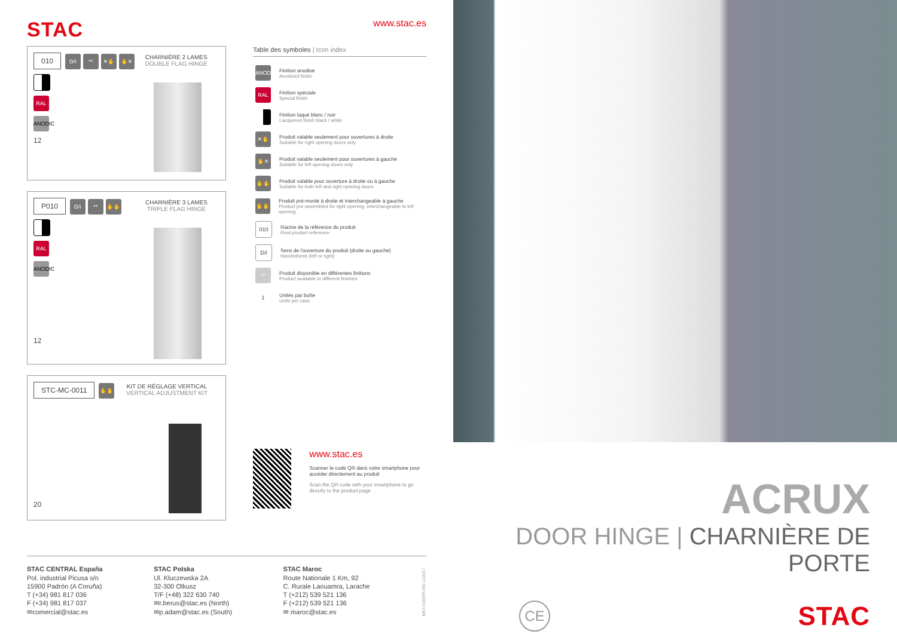STAC
www.stac.es
010 D/I ** ✕✋ ✋✕
CHARNIÈRE 2 LAMES
DOUBLE FLAG HINGE
RAL
ANODIC
12
P010 D/I ** ✋✋
CHARNIÈRE 3 LAMES
TRIPLE FLAG HINGE
RAL
ANODIC
12
STC-MC-0011 ✋✋
KIT DE RÉGLAGE VERTICAL
VERTICAL ADJUSTMENT KIT
20
Table des symboles | Icon index
ANODIC
Finition anodisé
Anodized finish
RAL
Finition spéciale
Special finish
Finition laqué blanc / noir
Lacquered finish black / white
✕✋
Produit valable seulement pour ouvertures à droite
Suitable for right opening doors only
✋✕
Produit valable seulement pour ouvertures à gauche
Suitable for left opening doors only
✋✋
Produit valable pour ouverture à droite ou à gauche
Suitable for both left and right opening doors
✋✋
Produit pré-monté à droite et interchangeable à gauche
Product pre-assembled for right opening, interchangeable to left opening
010
Racine de la référence du produit
Root product reference
D/I
Sens de l'ouverture du produit (droite ou gauche)
Handedness (left or right)
**
Produit disponible en différentes finitions
Product available in different finishes
1
Unités par boîte
Units per case
www.stac.es
Scanner le code QR dans votre smartphone pour accéder directement au produit
Scan the QR code with your smartphone to go directly to the product page
STAC CENTRAL España
Pol. industrial Picusa s/n
15900 Padrón (A Coruña)
T (+34) 981 817 036
F (+34) 981 817 037
✉comercial@stac.es
STAC Polska
Ul. Kluczewska 2A
32-300 Olkusz
T/F (+48) 322 630 740
✉r.berus@stac.es (North)
✉p.adam@stac.es (South)
STAC Maroc
Route Nationale 1 Km, 92
C. Rurale Laouamra, Larache
T (+212) 539 521 136
F (+212) 539 521 136
✉ maroc@stac.es
MKT-0183FR-EN 11/2017
ACRUX
DOOR HINGE | CHARNIÈRE DE PORTE
CE
STAC